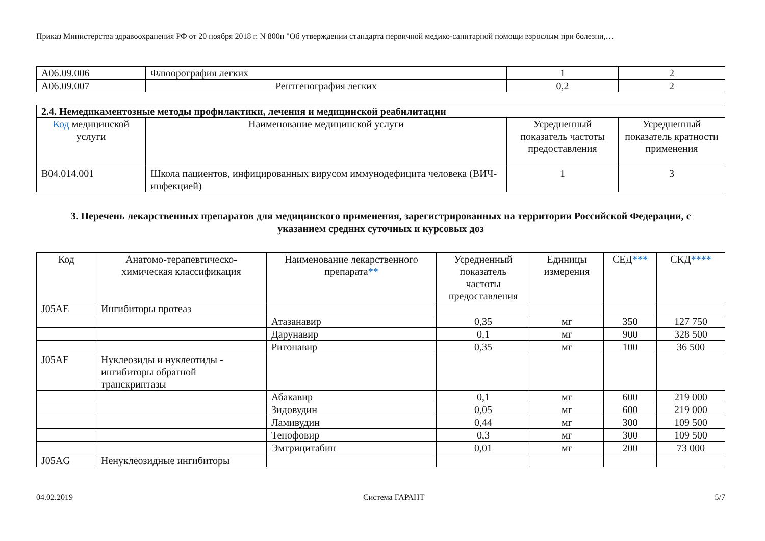Приказ Министерства здравоохранения РФ от 20 ноября 2018 г. N 800н "Об утверждении стандарта первичной медико-санитарной помощи взрослым при болезни,…
| A06.09.006 | Флюорография легких | 1 | 2 |
| A06.09.007 | Рентгенография легких | 0,2 | 2 |
| 2.4. Немедикаментозные методы профилактики, лечения и медицинской реабилитации | | | |
| Код медицинской услуги | Наименование медицинской услуги | Усредненный показатель частоты предоставления | Усредненный показатель кратности применения |
| B04.014.001 | Школа пациентов, инфицированных вирусом иммунодефицита человека (ВИЧ-инфекцией) | 1 | 3 |
3. Перечень лекарственных препаратов для медицинского применения, зарегистрированных на территории Российской Федерации, с указанием средних суточных и курсовых доз
| Код | Анатомо-терапевтическо-химическая классификация | Наименование лекарственного препарата ** | Усредненный показатель частоты предоставления | Единицы измерения | СЕД *** | СКД **** |
| --- | --- | --- | --- | --- | --- | --- |
| J05AE | Ингибиторы протеаз | | | | | |
| | | Атазанавир | 0,35 | мг | 350 | 127 750 |
| | | Дарунавир | 0,1 | мг | 900 | 328 500 |
| | | Ритонавир | 0,35 | мг | 100 | 36 500 |
| J05AF | Нуклеозиды и нуклеотиды - ингибиторы обратной транскриптазы | | | | | |
| | | Абакавир | 0,1 | мг | 600 | 219 000 |
| | | Зидовудин | 0,05 | мг | 600 | 219 000 |
| | | Ламивудин | 0,44 | мг | 300 | 109 500 |
| | | Тенофовир | 0,3 | мг | 300 | 109 500 |
| | | Эмтрицитабин | 0,01 | мг | 200 | 73 000 |
| J05AG | Ненуклеозидные ингибиторы | | | | | |
04.02.2019 Система ГАРАНТ 5/7